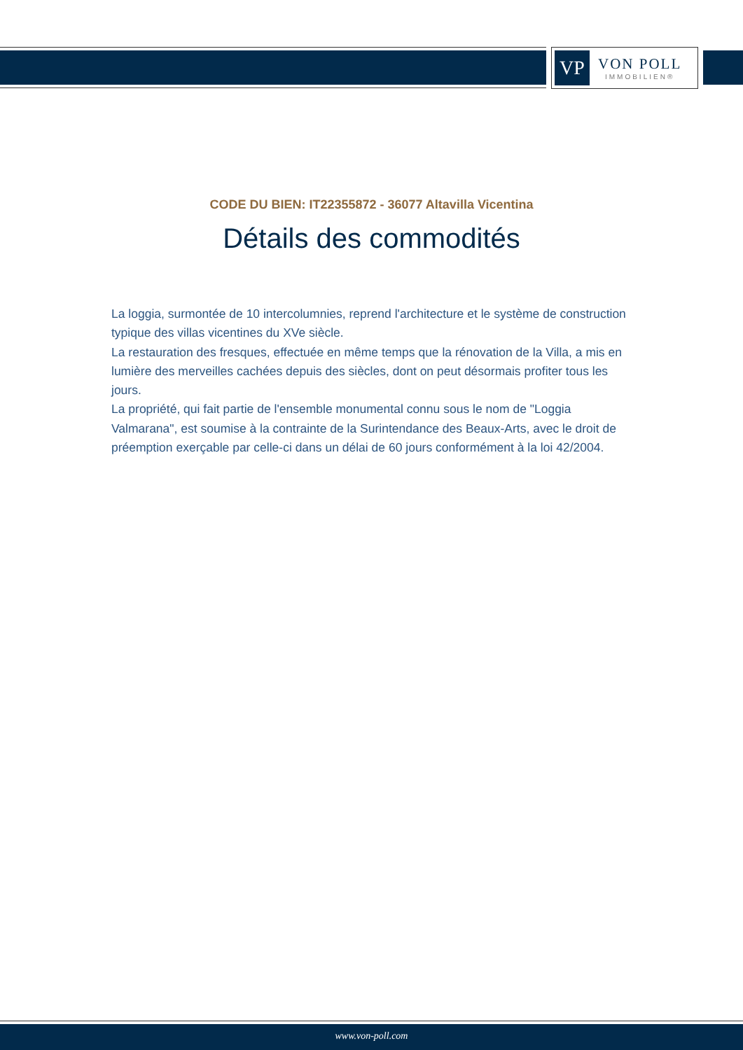VP
VON POLL
IMMOBILIEN®
CODE DU BIEN: IT22355872 - 36077 Altavilla Vicentina
Détails des commodités
La loggia, surmontée de 10 intercolumnies, reprend l'architecture et le système de construction typique des villas vicentines du XVe siècle.
La restauration des fresques, effectuée en même temps que la rénovation de la Villa, a mis en lumière des merveilles cachées depuis des siècles, dont on peut désormais profiter tous les jours.
La propriété, qui fait partie de l'ensemble monumental connu sous le nom de "Loggia Valmarana", est soumise à la contrainte de la Surintendance des Beaux-Arts, avec le droit de préemption exerçable par celle-ci dans un délai de 60 jours conformément à la loi 42/2004.
www.von-poll.com